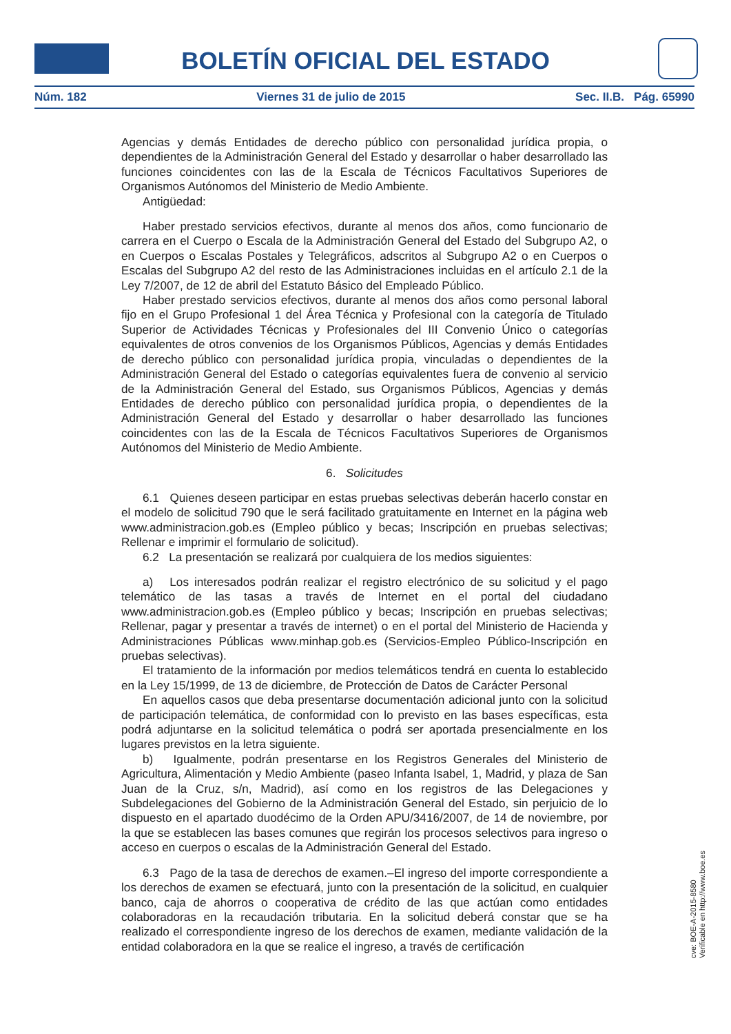BOLETÍN OFICIAL DEL ESTADO
Núm. 182 Viernes 31 de julio de 2015 Sec. II.B. Pág. 65990
Agencias y demás Entidades de derecho público con personalidad jurídica propia, o dependientes de la Administración General del Estado y desarrollar o haber desarrollado las funciones coincidentes con las de la Escala de Técnicos Facultativos Superiores de Organismos Autónomos del Ministerio de Medio Ambiente.
Antigüedad:
Haber prestado servicios efectivos, durante al menos dos años, como funcionario de carrera en el Cuerpo o Escala de la Administración General del Estado del Subgrupo A2, o en Cuerpos o Escalas Postales y Telegráficos, adscritos al Subgrupo A2 o en Cuerpos o Escalas del Subgrupo A2 del resto de las Administraciones incluidas en el artículo 2.1 de la Ley 7/2007, de 12 de abril del Estatuto Básico del Empleado Público.
Haber prestado servicios efectivos, durante al menos dos años como personal laboral fijo en el Grupo Profesional 1 del Área Técnica y Profesional con la categoría de Titulado Superior de Actividades Técnicas y Profesionales del III Convenio Único o categorías equivalentes de otros convenios de los Organismos Públicos, Agencias y demás Entidades de derecho público con personalidad jurídica propia, vinculadas o dependientes de la Administración General del Estado o categorías equivalentes fuera de convenio al servicio de la Administración General del Estado, sus Organismos Públicos, Agencias y demás Entidades de derecho público con personalidad jurídica propia, o dependientes de la Administración General del Estado y desarrollar o haber desarrollado las funciones coincidentes con las de la Escala de Técnicos Facultativos Superiores de Organismos Autónomos del Ministerio de Medio Ambiente.
6. Solicitudes
6.1 Quienes deseen participar en estas pruebas selectivas deberán hacerlo constar en el modelo de solicitud 790 que le será facilitado gratuitamente en Internet en la página web www.administracion.gob.es (Empleo público y becas; Inscripción en pruebas selectivas; Rellenar e imprimir el formulario de solicitud).
6.2 La presentación se realizará por cualquiera de los medios siguientes:
a) Los interesados podrán realizar el registro electrónico de su solicitud y el pago telemático de las tasas a través de Internet en el portal del ciudadano www.administracion.gob.es (Empleo público y becas; Inscripción en pruebas selectivas; Rellenar, pagar y presentar a través de internet) o en el portal del Ministerio de Hacienda y Administraciones Públicas www.minhap.gob.es (Servicios-Empleo Público-Inscripción en pruebas selectivas).
El tratamiento de la información por medios telemáticos tendrá en cuenta lo establecido en la Ley 15/1999, de 13 de diciembre, de Protección de Datos de Carácter Personal
En aquellos casos que deba presentarse documentación adicional junto con la solicitud de participación telemática, de conformidad con lo previsto en las bases específicas, esta podrá adjuntarse en la solicitud telemática o podrá ser aportada presencialmente en los lugares previstos en la letra siguiente.
b) Igualmente, podrán presentarse en los Registros Generales del Ministerio de Agricultura, Alimentación y Medio Ambiente (paseo Infanta Isabel, 1, Madrid, y plaza de San Juan de la Cruz, s/n, Madrid), así como en los registros de las Delegaciones y Subdelegaciones del Gobierno de la Administración General del Estado, sin perjuicio de lo dispuesto en el apartado duodécimo de la Orden APU/3416/2007, de 14 de noviembre, por la que se establecen las bases comunes que regirán los procesos selectivos para ingreso o acceso en cuerpos o escalas de la Administración General del Estado.
6.3 Pago de la tasa de derechos de examen.–El ingreso del importe correspondiente a los derechos de examen se efectuará, junto con la presentación de la solicitud, en cualquier banco, caja de ahorros o cooperativa de crédito de las que actúan como entidades colaboradoras en la recaudación tributaria. En la solicitud deberá constar que se ha realizado el correspondiente ingreso de los derechos de examen, mediante validación de la entidad colaboradora en la que se realice el ingreso, a través de certificación
cve: BOE-A-2015-8580
Verificable en http://www.boe.es